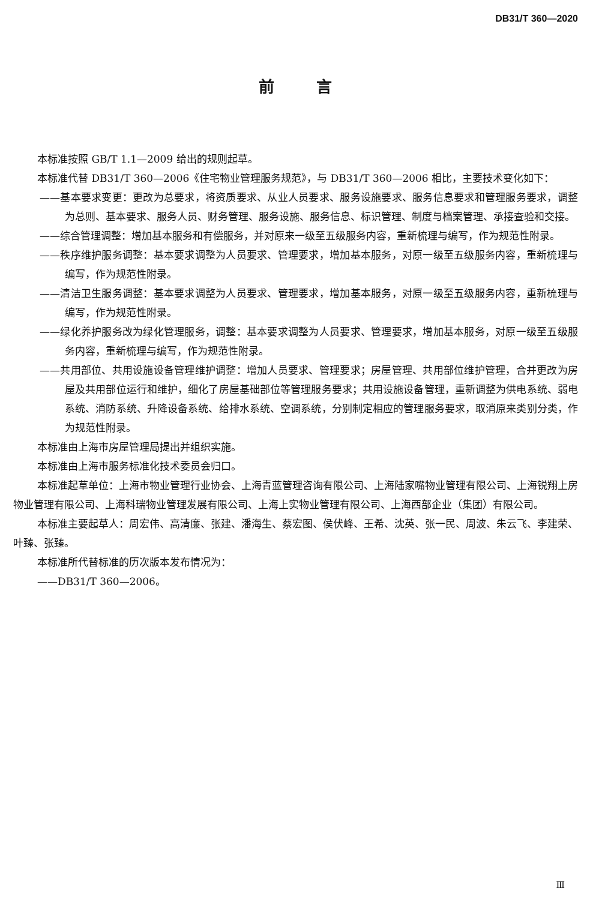DB31/T 360—2020
前言
本标准按照 GB/T 1.1—2009 给出的规则起草。
本标准代替 DB31/T 360—2006《住宅物业管理服务规范》，与 DB31/T 360—2006 相比，主要技术变化如下：
——基本要求变更：更改为总要求，将资质要求、从业人员要求、服务设施要求、服务信息要求和管理服务要求，调整为总则、基本要求、服务人员、财务管理、服务设施、服务信息、标识管理、制度与档案管理、承接查验和交接。
——综合管理调整：增加基本服务和有偿服务，并对原来一级至五级服务内容，重新梳理与编写，作为规范性附录。
——秩序维护服务调整：基本要求调整为人员要求、管理要求，增加基本服务，对原一级至五级服务内容，重新梳理与编写，作为规范性附录。
——清洁卫生服务调整：基本要求调整为人员要求、管理要求，增加基本服务，对原一级至五级服务内容，重新梳理与编写，作为规范性附录。
——绿化养护服务改为绿化管理服务，调整：基本要求调整为人员要求、管理要求，增加基本服务，对原一级至五级服务内容，重新梳理与编写，作为规范性附录。
——共用部位、共用设施设备管理维护调整：增加人员要求、管理要求；房屋管理、共用部位维护管理，合并更改为房屋及共用部位运行和维护，细化了房屋基础部位等管理服务要求；共用设施设备管理，重新调整为供电系统、弱电系统、消防系统、升降设备系统、给排水系统、空调系统，分别制定相应的管理服务要求，取消原来类别分类，作为规范性附录。
本标准由上海市房屋管理局提出并组织实施。
本标准由上海市服务标准化技术委员会归口。
本标准起草单位：上海市物业管理行业协会、上海青蓝管理咨询有限公司、上海陆家嘴物业管理有限公司、上海锐翔上房物业管理有限公司、上海科瑞物业管理发展有限公司、上海上实物业管理有限公司、上海西部企业（集团）有限公司。
本标准主要起草人：周宏伟、高清廉、张建、潘海生、蔡宏图、侯伏峰、王希、沈英、张一民、周波、朱云飞、李建荣、叶臻、张臻。
本标准所代替标准的历次版本发布情况为：
——DB31/T 360—2006。
Ⅲ